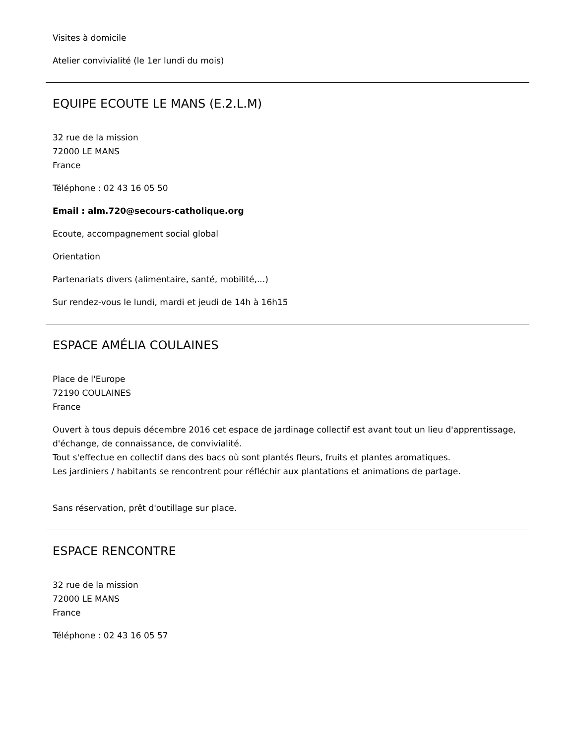Visites à domicile
Atelier convivialité (le 1er lundi du mois)
EQUIPE ECOUTE LE MANS (E.2.L.M)
32 rue de la mission
72000 LE MANS
France
Téléphone : 02 43 16 05 50
Email : alm.720@secours-catholique.org
Ecoute, accompagnement social global
Orientation
Partenariats divers (alimentaire, santé, mobilité,...)
Sur rendez-vous le lundi, mardi et jeudi de 14h à 16h15
ESPACE AMÉLIA COULAINES
Place de l'Europe
72190 COULAINES
France
Ouvert à tous depuis décembre 2016 cet espace de jardinage collectif est avant tout un lieu d'apprentissage, d'échange, de connaissance, de convivialité.
Tout s'effectue en collectif dans des bacs où sont plantés fleurs, fruits et plantes aromatiques.
Les jardiniers / habitants se rencontrent pour réfléchir aux plantations et animations de partage.
Sans réservation, prêt d'outillage sur place.
ESPACE RENCONTRE
32 rue de la mission
72000 LE MANS
France
Téléphone : 02 43 16 05 57